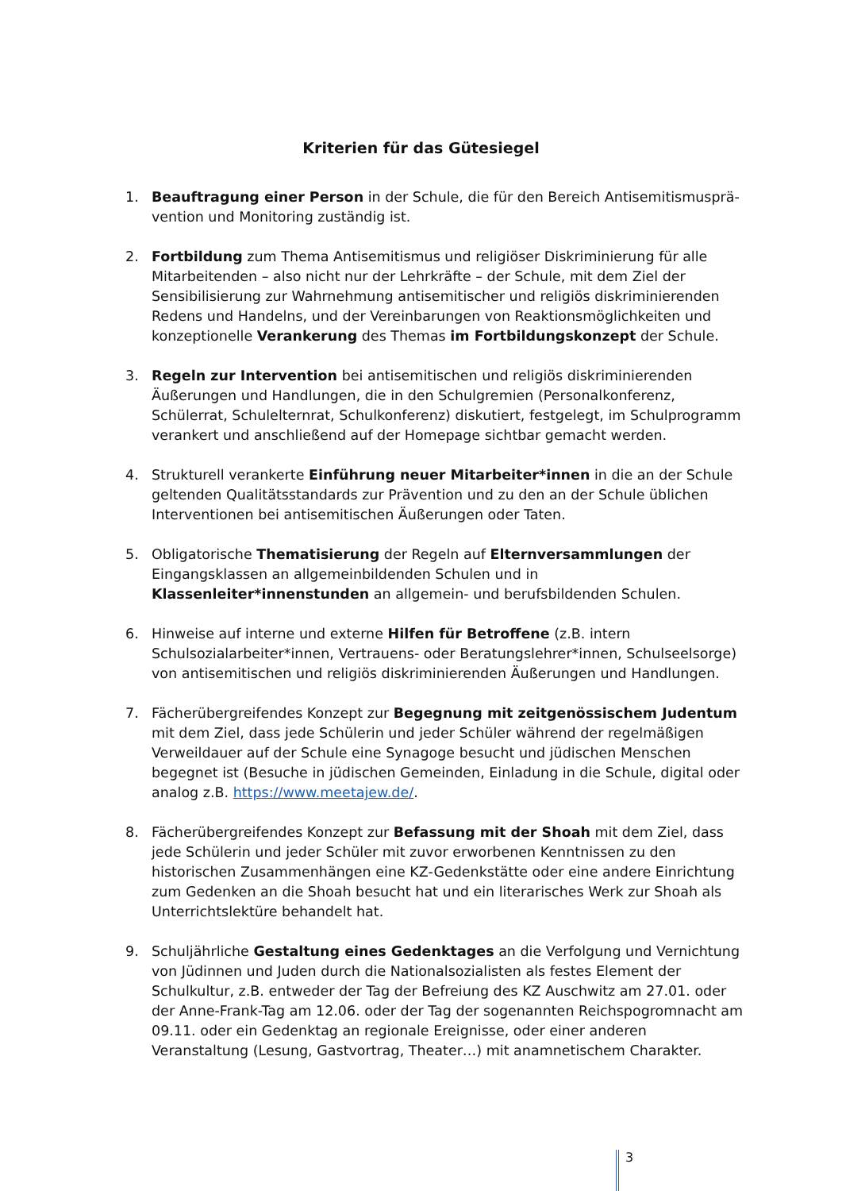Kriterien für das Gütesiegel
1. Beauftragung einer Person in der Schule, die für den Bereich Antisemitismusprä­vention und Monitoring zuständig ist.
2. Fortbildung zum Thema Antisemitismus und religiöser Diskriminierung für alle Mitarbeitenden – also nicht nur der Lehrkräfte – der Schule, mit dem Ziel der Sensibilisierung zur Wahrnehmung antisemitischer und religiös diskriminierenden Redens und Handelns, und der Vereinbarungen von Reaktionsmöglichkeiten und konzeptionelle Verankerung des Themas im Fortbildungskonzept der Schule.
3. Regeln zur Intervention bei antisemitischen und religiös diskriminierenden Äußerungen und Handlungen, die in den Schulgremien (Personalkonferenz, Schülerrat, Schulelternrat, Schulkonferenz) diskutiert, festgelegt, im Schulprogramm verankert und anschließend auf der Homepage sichtbar gemacht werden.
4. Strukturell verankerte Einführung neuer Mitarbeiter*innen in die an der Schule geltenden Qualitätsstandards zur Prävention und zu den an der Schule üblichen Interventionen bei antisemitischen Äußerungen oder Taten.
5. Obligatorische Thematisierung der Regeln auf Elternversammlungen der Eingangsklassen an allgemeinbildenden Schulen und in Klassenleiter*innenstunden an allgemein- und berufsbildenden Schulen.
6. Hinweise auf interne und externe Hilfen für Betroffene (z.B. intern Schulsozialarbeiter*innen, Vertrauens- oder Beratungslehrer*innen, Schulseelsorge) von antisemitischen und religiös diskriminierenden Äußerungen und Handlungen.
7. Fächerübergreifendes Konzept zur Begegnung mit zeitgenössischem Judentum mit dem Ziel, dass jede Schülerin und jeder Schüler während der regelmäßigen Verweildauer auf der Schule eine Synagoge besucht und jüdischen Menschen begegnet ist (Besuche in jüdischen Gemeinden, Einladung in die Schule, digital oder analog z.B. https://www.meetajew.de/.
8. Fächerübergreifendes Konzept zur Befassung mit der Shoah mit dem Ziel, dass jede Schülerin und jeder Schüler mit zuvor erworbenen Kenntnissen zu den historischen Zusammenhängen eine KZ-Gedenkstätte oder eine andere Einrichtung zum Gedenken an die Shoah besucht hat und ein literarisches Werk zur Shoah als Unterrichtslektüre behandelt hat.
9. Schuljährliche Gestaltung eines Gedenktages an die Verfolgung und Vernichtung von Jüdinnen und Juden durch die Nationalsozialisten als festes Element der Schulkultur, z.B. entweder der Tag der Befreiung des KZ Auschwitz am 27.01. oder der Anne-Frank-Tag am 12.06. oder der Tag der sogenannten Reichspogromnacht am 09.11. oder ein Gedenktag an regionale Ereignisse, oder einer anderen Veranstaltung (Lesung, Gastvortrag, Theater…) mit anamnetischem Charakter.
3